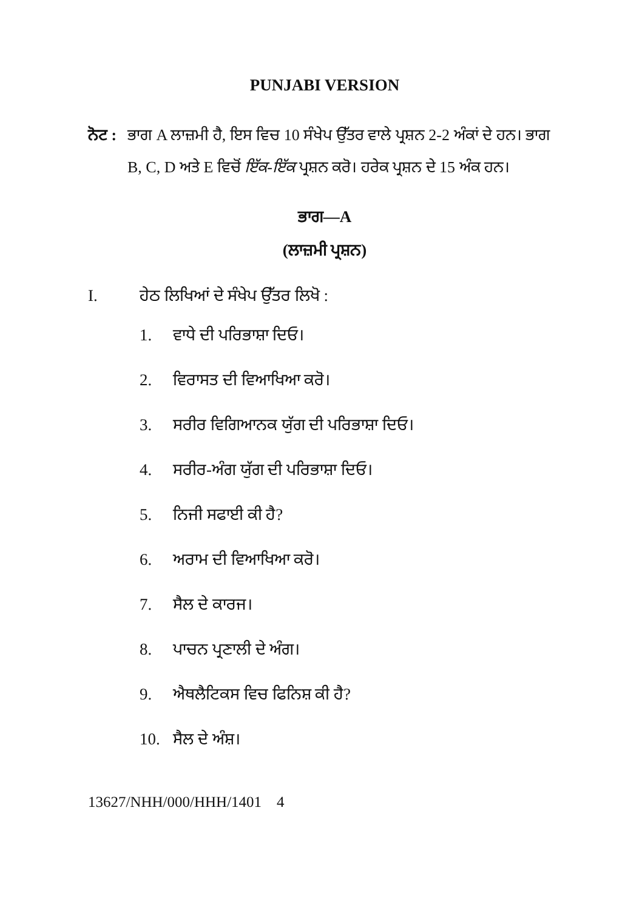PUNJABI VERSION
ਨੋਟ :
ਭਾਗ A ਲਾਜ਼ਮੀ ਹੈ, ਇਸ ਵਿਚ 10 ਸੰਖੇਪ ਉੱਤਰ ਵਾਲੇ ਪ੍ਰਸ਼ਨ 2-2 ਅੰਕਾਂ ਦੇ ਹਨ। ਭਾਗ B, C, D ਅਤੇ E ਵਿਚੋਂ ਇੱਕ-ਇੱਕ ਪ੍ਰਸ਼ਨ ਕਰੋ। ਹਰੇਕ ਪ੍ਰਸ਼ਨ ਦੇ 15 ਅੰਕ ਹਨ।
ਭਾਗ—A
(ਲਾਜ਼ਮੀ ਪ੍ਰਸ਼ਨ)
I. ਹੇਠ ਲਿਖਿਆਂ ਦੇ ਸੰਖੇਪ ਉੱਤਰ ਲਿਖੋ :
1. ਵਾਧੇ ਦੀ ਪਰਿਭਾਸ਼ਾ ਦਿਓ।
2. ਵਿਰਾਸਤ ਦੀ ਵਿਆਖਿਆ ਕਰੋ।
3. ਸਰੀਰ ਵਿਗਿਆਨਕ ਯੁੱਗ ਦੀ ਪਰਿਭਾਸ਼ਾ ਦਿਓ।
4. ਸਰੀਰ-ਅੰਗ ਯੁੱਗ ਦੀ ਪਰਿਭਾਸ਼ਾ ਦਿਓ।
5. ਨਿਜੀ ਸਫਾਈ ਕੀ ਹੈ?
6. ਅਰਾਮ ਦੀ ਵਿਆਖਿਆ ਕਰੋ।
7. ਸੈਲ ਦੇ ਕਾਰਜ।
8. ਪਾਚਨ ਪ੍ਰਣਾਲੀ ਦੇ ਅੰਗ।
9. ਐਥਲੈਟਿਕਸ ਵਿਚ ਫਿਨਿਸ਼ ਕੀ ਹੈ?
10. ਸੈਲ ਦੇ ਅੰਸ਼।
13627/NHH/000/HHH/1401 4